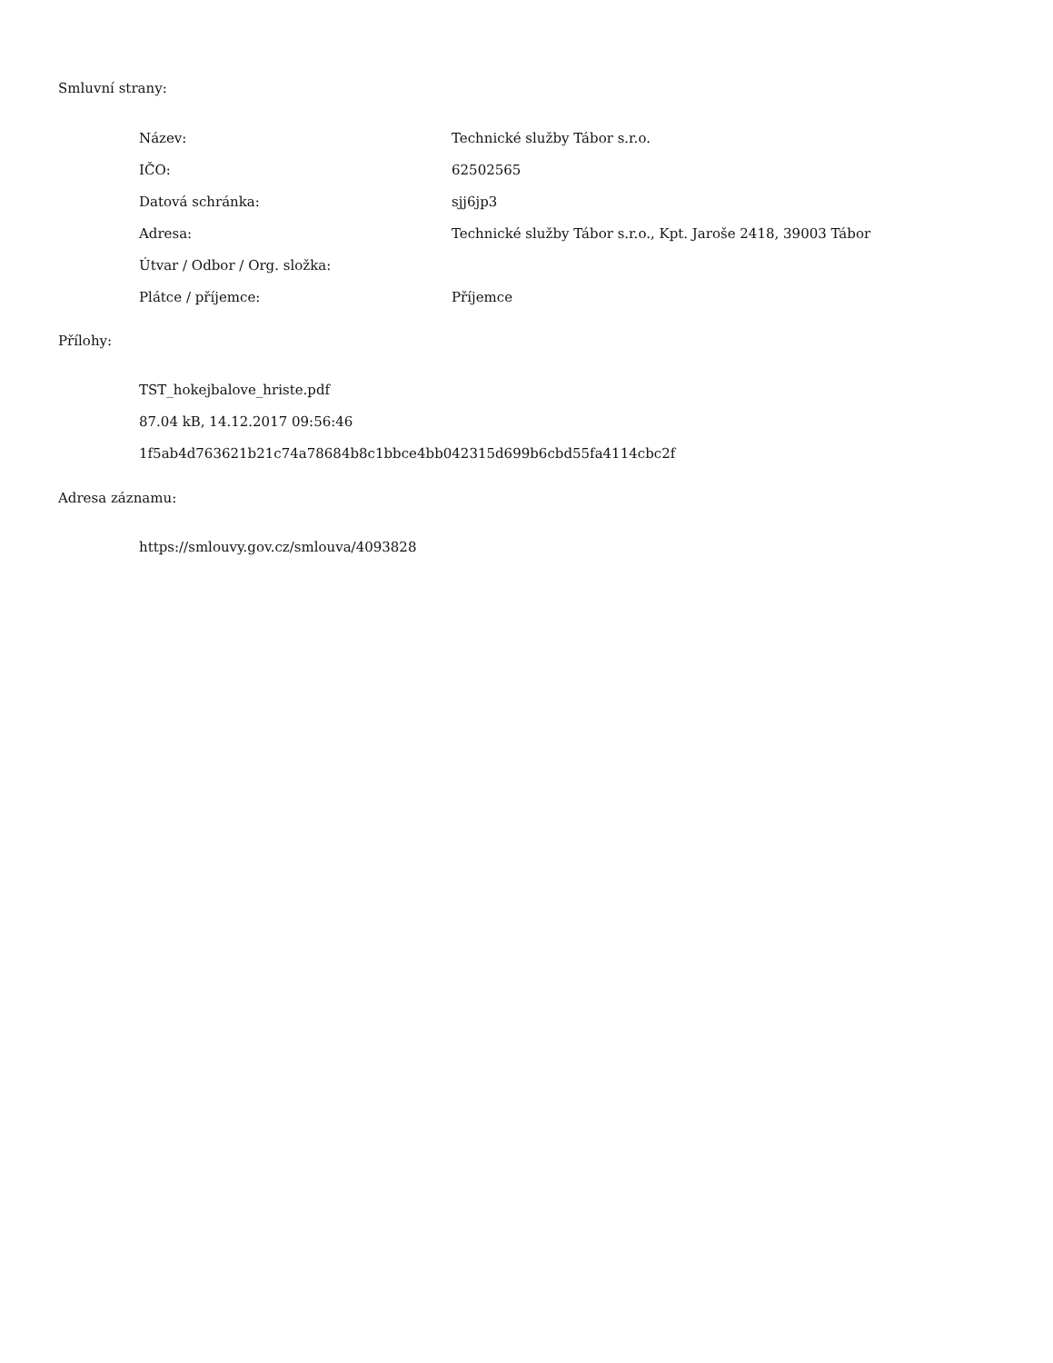Smluvní strany:
| Název: | Technické služby Tábor s.r.o. |
| IČO: | 62502565 |
| Datová schránka: | sjj6jp3 |
| Adresa: | Technické služby Tábor s.r.o., Kpt. Jaroše 2418, 39003 Tábor |
| Útvar / Odbor / Org. složka: | |
| Plátce / příjemce: | Příjemce |
Přílohy:
TST_hokejbalove_hriste.pdf
87.04 kB, 14.12.2017 09:56:46
1f5ab4d763621b21c74a78684b8c1bbce4bb042315d699b6cbd55fa4114cbc2f
Adresa záznamu:
https://smlouvy.gov.cz/smlouva/4093828